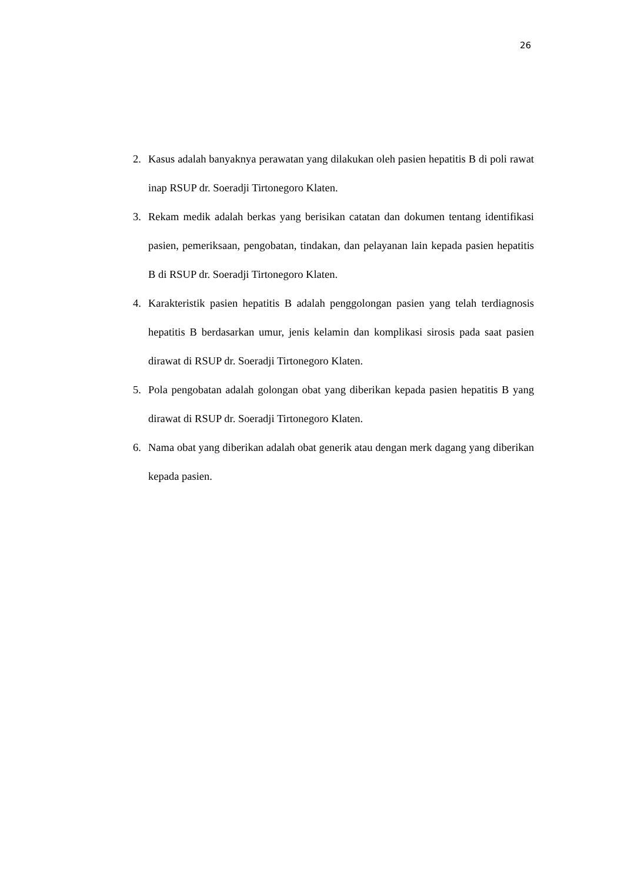26
2. Kasus adalah banyaknya perawatan yang dilakukan oleh pasien hepatitis B di poli rawat inap RSUP dr. Soeradji Tirtonegoro Klaten.
3. Rekam medik adalah berkas yang berisikan catatan dan dokumen tentang identifikasi pasien, pemeriksaan, pengobatan, tindakan, dan pelayanan lain kepada pasien hepatitis B di RSUP dr. Soeradji Tirtonegoro Klaten.
4. Karakteristik pasien hepatitis B adalah penggolongan pasien yang telah terdiagnosis hepatitis B berdasarkan umur, jenis kelamin dan komplikasi sirosis pada saat pasien dirawat di RSUP dr. Soeradji Tirtonegoro Klaten.
5. Pola pengobatan adalah golongan obat yang diberikan kepada pasien hepatitis B yang dirawat di RSUP dr. Soeradji Tirtonegoro Klaten.
6. Nama obat yang diberikan adalah obat generik atau dengan merk dagang yang diberikan kepada pasien.